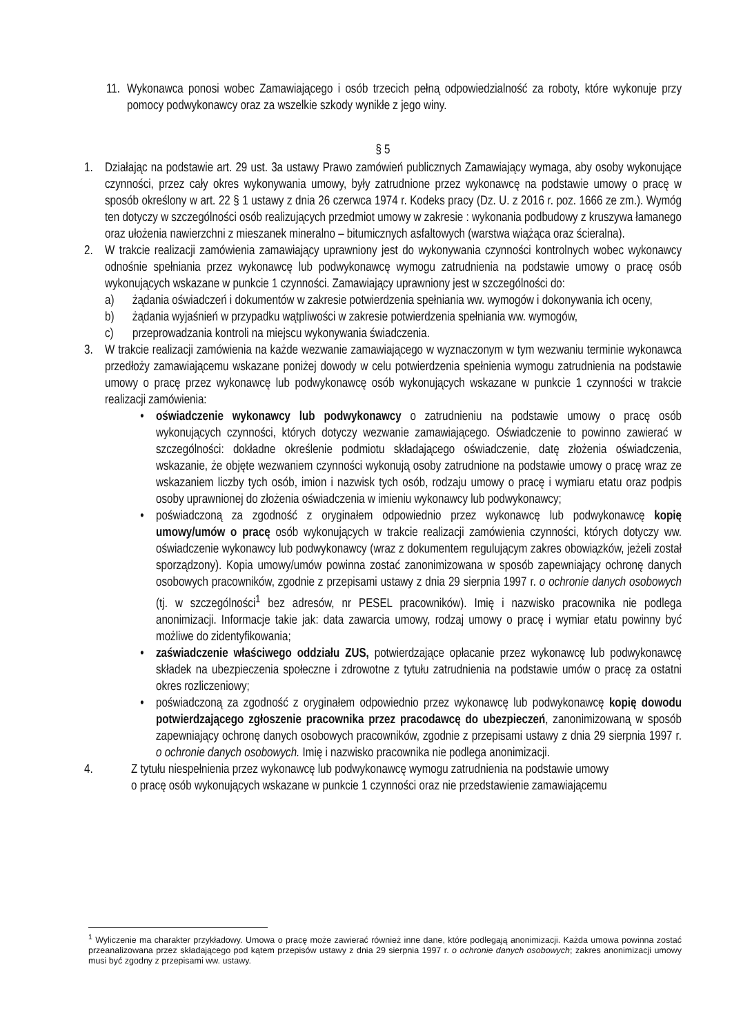11. Wykonawca ponosi wobec Zamawiającego i osób trzecich pełną odpowiedzialność za roboty, które wykonuje przy pomocy podwykonawcy oraz za wszelkie szkody wynikłe z jego winy.
§ 5
1. Działając na podstawie art. 29 ust. 3a ustawy Prawo zamówień publicznych Zamawiający wymaga, aby osoby wykonujące czynności, przez cały okres wykonywania umowy, były zatrudnione przez wykonawcę na podstawie umowy o pracę w sposób określony w art. 22 § 1 ustawy z dnia 26 czerwca 1974 r. Kodeks pracy (Dz. U. z 2016 r. poz. 1666 ze zm.). Wymóg ten dotyczy w szczególności osób realizujących przedmiot umowy w zakresie : wykonania podbudowy z kruszywa łamanego oraz ułożenia nawierzchni z mieszanek mineralno – bitumicznych asfaltowych (warstwa wiążąca oraz ścieralna).
2. W trakcie realizacji zamówienia zamawiający uprawniony jest do wykonywania czynności kontrolnych wobec wykonawcy odnośnie spełniania przez wykonawcę lub podwykonawcę wymogu zatrudnienia na podstawie umowy o pracę osób wykonujących wskazane w punkcie 1 czynności. Zamawiający uprawniony jest w szczególności do:
a) żądania oświadczeń i dokumentów w zakresie potwierdzenia spełniania ww. wymogów i dokonywania ich oceny,
b) żądania wyjaśnień w przypadku wątpliwości w zakresie potwierdzenia spełniania ww. wymogów,
c) przeprowadzania kontroli na miejscu wykonywania świadczenia.
3. W trakcie realizacji zamówienia na każde wezwanie zamawiającego w wyznaczonym w tym wezwaniu terminie wykonawca przedłoży zamawiającemu wskazane poniżej dowody w celu potwierdzenia spełnienia wymogu zatrudnienia na podstawie umowy o pracę przez wykonawcę lub podwykonawcę osób wykonujących wskazane w punkcie 1 czynności w trakcie realizacji zamówienia:
• oświadczenie wykonawcy lub podwykonawcy o zatrudnieniu na podstawie umowy o pracę osób wykonujących czynności, których dotyczy wezwanie zamawiającego. Oświadczenie to powinno zawierać w szczególności: dokładne określenie podmiotu składającego oświadczenie, datę złożenia oświadczenia, wskazanie, że objęte wezwaniem czynności wykonują osoby zatrudnione na podstawie umowy o pracę wraz ze wskazaniem liczby tych osób, imion i nazwisk tych osób, rodzaju umowy o pracę i wymiaru etatu oraz podpis osoby uprawnionej do złożenia oświadczenia w imieniu wykonawcy lub podwykonawcy;
• poświadczoną za zgodność z oryginałem odpowiednio przez wykonawcę lub podwykonawcę kopię umowy/umów o pracę osób wykonujących w trakcie realizacji zamówienia czynności, których dotyczy ww. oświadczenie wykonawcy lub podwykonawcy (wraz z dokumentem regulującym zakres obowiązków, jeżeli został sporządzony). Kopia umowy/umów powinna zostać zanonimizowana w sposób zapewniający ochronę danych osobowych pracowników, zgodnie z przepisami ustawy z dnia 29 sierpnia 1997 r. o ochronie danych osobowych (tj. w szczególności<sup>1</sup> bez adresów, nr PESEL pracowników). Imię i nazwisko pracownika nie podlega anonimizacji. Informacje takie jak: data zawarcia umowy, rodzaj umowy o pracę i wymiar etatu powinny być możliwe do zidentyfikowania;
• zaświadczenie właściwego oddziału ZUS, potwierdzające opłacanie przez wykonawcę lub podwykonawcę składek na ubezpieczenia społeczne i zdrowotne z tytułu zatrudnienia na podstawie umów o pracę za ostatni okres rozliczeniowy;
• poświadczoną za zgodność z oryginałem odpowiednio przez wykonawcę lub podwykonawcę kopię dowodu potwierdzającego zgłoszenie pracownika przez pracodawcę do ubezpieczeń, zanonimizowaną w sposób zapewniający ochronę danych osobowych pracowników, zgodnie z przepisami ustawy z dnia 29 sierpnia 1997 r. o ochronie danych osobowych. Imię i nazwisko pracownika nie podlega anonimizacji.
4. Z tytułu niespełnienia przez wykonawcę lub podwykonawcę wymogu zatrudnienia na podstawie umowy
o pracę osób wykonujących wskazane w punkcie 1 czynności oraz nie przedstawienie zamawiającemu
<sup>1</sup> Wyliczenie ma charakter przykładowy. Umowa o pracę może zawierać również inne dane, które podlegają anonimizacji. Każda umowa powinna zostać przeanalizowana przez składającego pod kątem przepisów ustawy z dnia 29 sierpnia 1997 r. o ochronie danych osobowych; zakres anonimizacji umowy musi być zgodny z przepisami ww. ustawy.